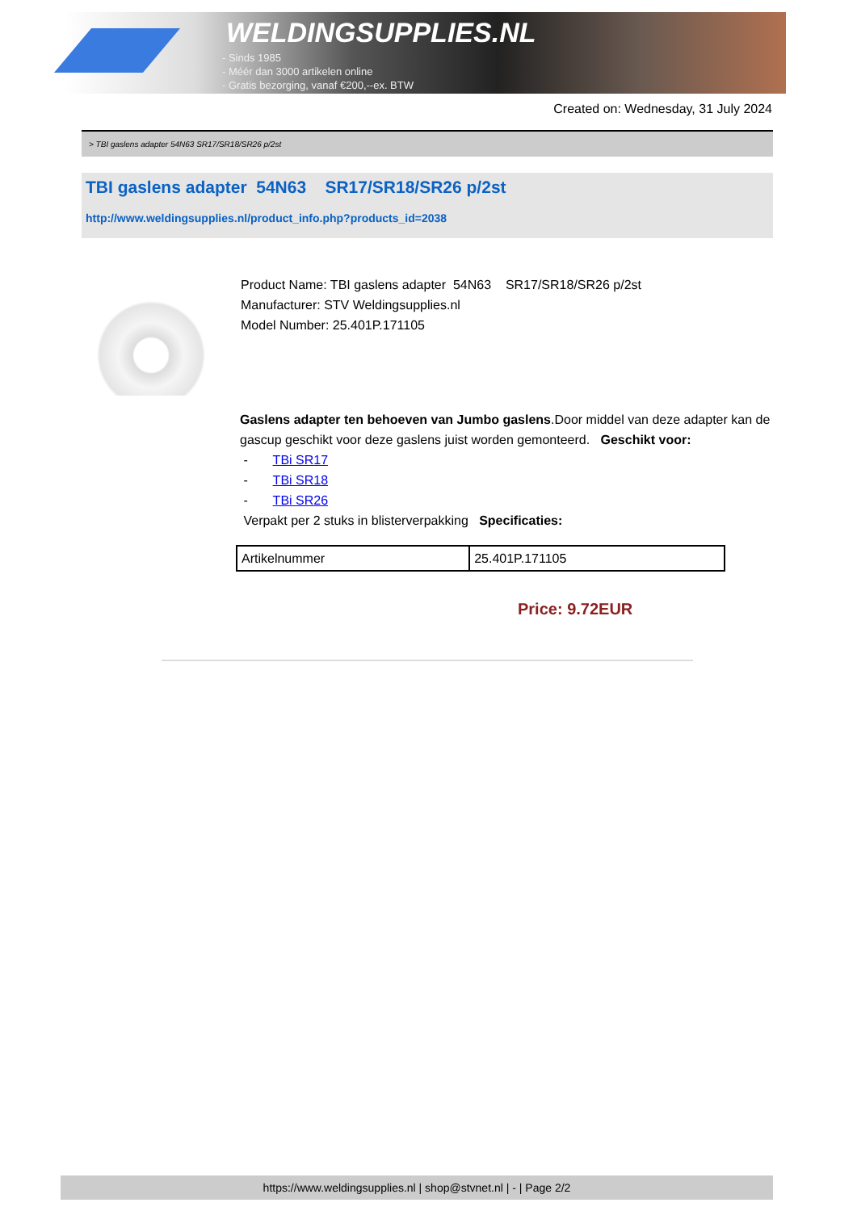WELDINGSUPPLIES.NL
- Sinds 1985
- Méér dan 3000 artikelen online
- Gratis bezorging, vanaf €200,--ex. BTW
Created on: Wednesday, 31 July 2024
> TBI gaslens adapter 54N63 SR17/SR18/SR26 p/2st
TBI gaslens adapter 54N63 SR17/SR18/SR26 p/2st
http://www.weldingsupplies.nl/product_info.php?products_id=2038
Product Name: TBI gaslens adapter 54N63 SR17/SR18/SR26 p/2st
Manufacturer: STV Weldingsupplies.nl
Model Number: 25.401P.171105
Gaslens adapter ten behoeven van Jumbo gaslens.Door middel van deze adapter kan de gascup geschikt voor deze gaslens juist worden gemonteerd. Geschikt voor:
- TBi SR17
- TBi SR18
- TBi SR26
Verpakt per 2 stuks in blisterverpakking Specificaties:
| Artikelnummer | 25.401P.171105 |
Price: 9.72EUR
https://www.weldingsupplies.nl | shop@stvnet.nl | - | Page 2/2